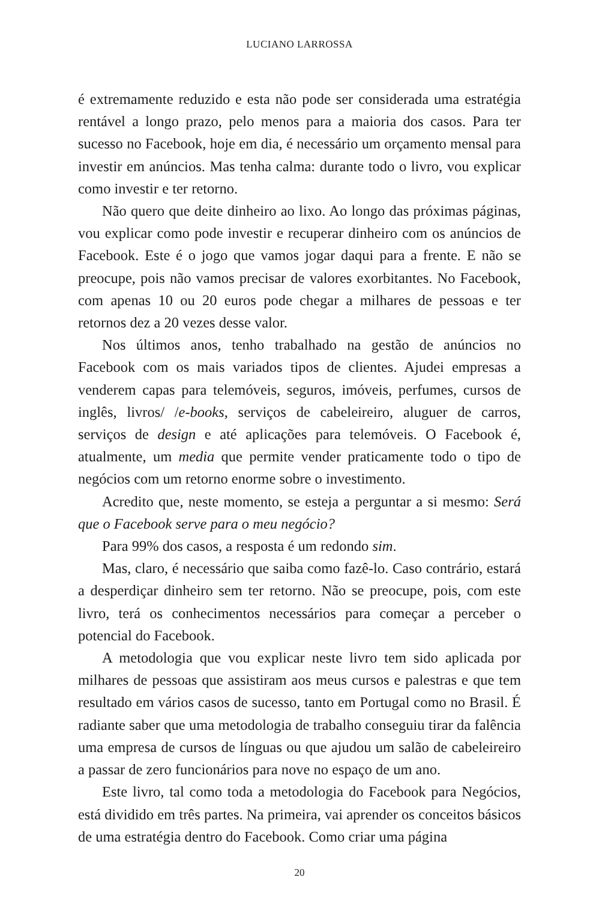LUCIANO LARROSSA
é extremamente reduzido e esta não pode ser considerada uma estratégia rentável a longo prazo, pelo menos para a maioria dos casos. Para ter sucesso no Facebook, hoje em dia, é necessário um orçamento mensal para investir em anúncios. Mas tenha calma: durante todo o livro, vou explicar como investir e ter retorno.
Não quero que deite dinheiro ao lixo. Ao longo das próximas páginas, vou explicar como pode investir e recuperar dinheiro com os anúncios de Facebook. Este é o jogo que vamos jogar daqui para a frente. E não se preocupe, pois não vamos precisar de valores exorbitantes. No Facebook, com apenas 10 ou 20 euros pode chegar a milhares de pessoas e ter retornos dez a 20 vezes desse valor.
Nos últimos anos, tenho trabalhado na gestão de anúncios no Facebook com os mais variados tipos de clientes. Ajudei empresas a venderem capas para telemóveis, seguros, imóveis, perfumes, cursos de inglês, livros/ /e-books, serviços de cabeleireiro, aluguer de carros, serviços de design e até aplicações para telemóveis. O Facebook é, atualmente, um media que permite vender praticamente todo o tipo de negócios com um retorno enorme sobre o investimento.
Acredito que, neste momento, se esteja a perguntar a si mesmo: Será que o Facebook serve para o meu negócio?
Para 99% dos casos, a resposta é um redondo sim.
Mas, claro, é necessário que saiba como fazê-lo. Caso contrário, estará a desperdiçar dinheiro sem ter retorno. Não se preocupe, pois, com este livro, terá os conhecimentos necessários para começar a perceber o potencial do Facebook.
A metodologia que vou explicar neste livro tem sido aplicada por milhares de pessoas que assistiram aos meus cursos e palestras e que tem resultado em vários casos de sucesso, tanto em Portugal como no Brasil. É radiante saber que uma metodologia de trabalho conseguiu tirar da falência uma empresa de cursos de línguas ou que ajudou um salão de cabeleireiro a passar de zero funcionários para nove no espaço de um ano.
Este livro, tal como toda a metodologia do Facebook para Negócios, está dividido em três partes. Na primeira, vai aprender os conceitos básicos de uma estratégia dentro do Facebook. Como criar uma página
20